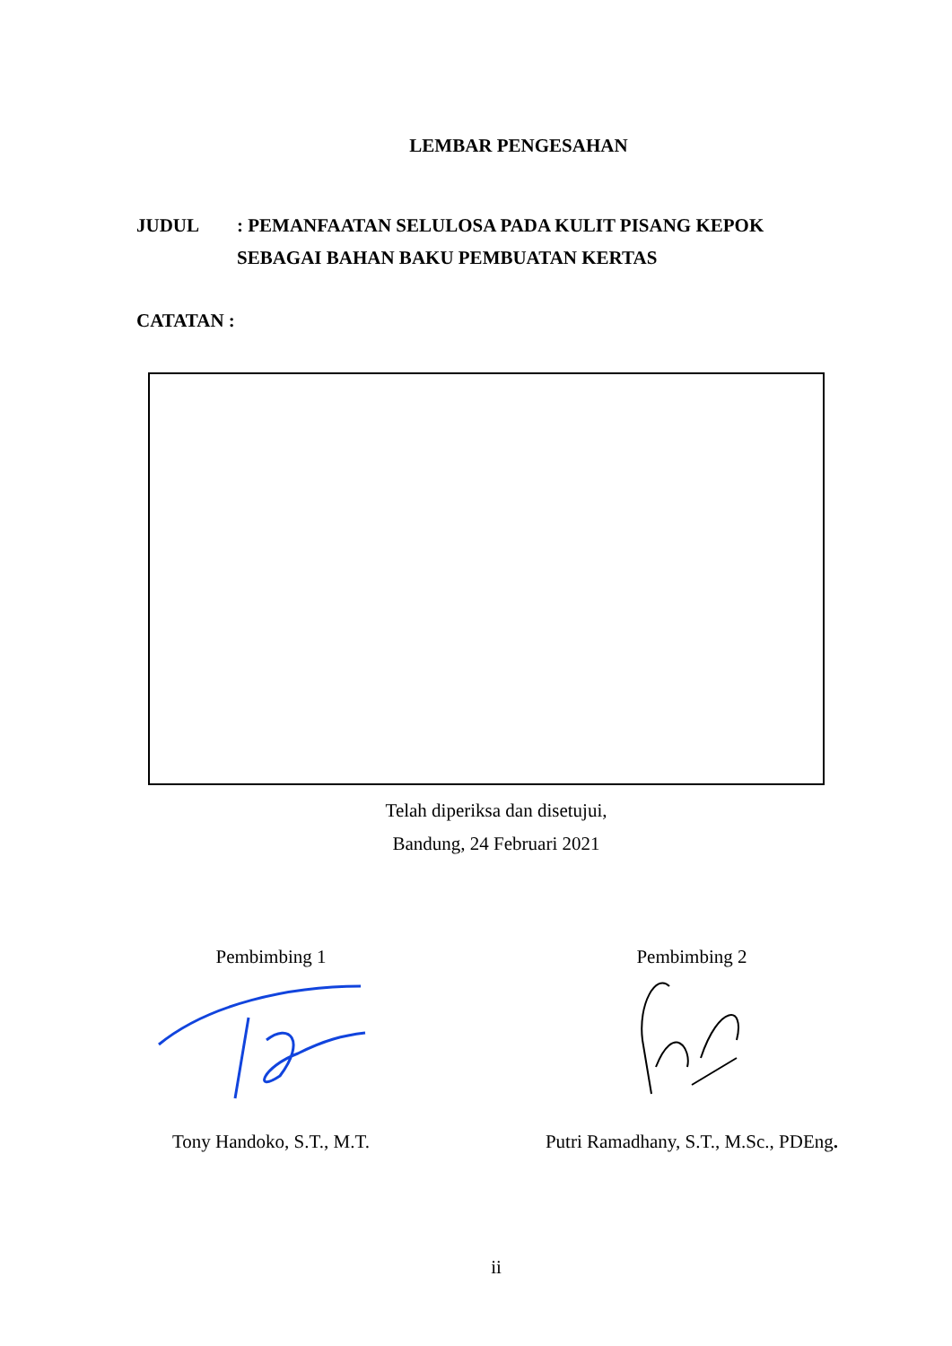LEMBAR PENGESAHAN
JUDUL : PEMANFAATAN SELULOSA PADA KULIT PISANG KEPOK
SEBAGAI BAHAN BAKU PEMBUATAN KERTAS
CATATAN :
Telah diperiksa dan disetujui,
Bandung, 24 Februari 2021
Pembimbing 1
Tony Handoko, S.T., M.T.
Pembimbing 2
Putri Ramadhany, S.T., M.Sc., PDEng.
ii